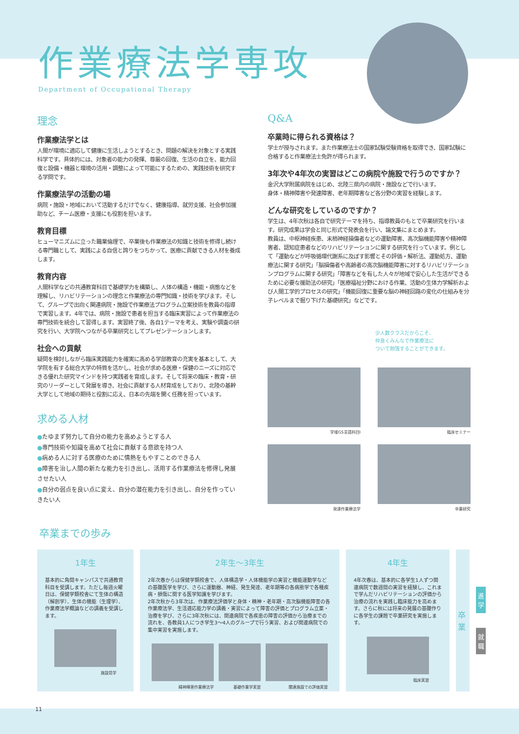作業療法学専攻
Department of Occupational Therapy
理念
作業療法学とは
人間が環境に適応して健康に生活しようとするとき、問題の解決を対象とする実践科学です。具体的には、対象者の能力の発揮、尊厳の回復、生活の自立を、能力回復と設備・機器と環境の活用・調整によって可能にするための、実践技術を研究する学問です。
作業療法学の活動の場
病院・施設・地域において活動するだけでなく、健康指導、就労支援、社会参加援助など、チーム医療・支援にも役割を担います。
教育目標
ヒューマニズムに立った職業倫理で、卒業後も作業療法の知識と技術を修得し続ける専門職として、実践による自信と誇りをつちかって、医療に貢献できる人材を養成します。
教育内容
人間科学などの共通教育科目で基礎学力を構築し、人体の構造・機能・病態などを理解し、リハビリテーションの理念と作業療法の専門知識・技術を学びます。そして、グループで出向く関連病院・施設で作業療法プログラム立案技術を教員の指導で実習します。4年では、病院・施設で患者を担当する臨床実習によって作業療法の専門技術を統合して習得します。実習終了後、各自1テーマを考え、実験や調査の研究を行い、大学院へつながる卒業研究としてプレゼンテーションします。
社会への貢献
疑問を検討しながら臨床実践能力を確実に高める学部教育の充実を基本として、大学院を有する総合大学の特質を活かし、社会が求める医療・保健のニーズに対応できる優れた研究マインドを持つ実践者を育成します。そして将来の臨床・教育・研究のリーダーとして発展を導き、社会に貢献する人材育成をしており、北陸の基幹大学として地域の期待と役割に応え、日本の先端を開く任務を担っています。
求める人材
●たゆまず努力して自分の能力を高めようとする人
●専門技術や知識を高めて社会に貢献する意欲を持つ人
●病める人に対する医療のために情熱をもやすことのできる人
●障害を治し人間の新たな能力を引き出し、活用する作業療法を修得し発展させたい人
●自分の弱点を良い点に変え、自分の潜在能力を引き出し、自分を作っていきたい人
Q&A
卒業時に得られる資格は？
学士が授与されます。また作業療法士の国家試験受験資格を取得でき、国家試験に合格すると作業療法士免許が得られます。
3年次や4年次の実習はどこの病院や施設で行うのですか？
金沢大学附属病院をはじめ、北陸三県内の病院・施設などで行います。
身体・精神障害や発達障害、老年期障害など各分野の実習を経験します。
どんな研究をしているのですか？
学生は、4年次秋は各自で研究テーマを持ち、指導教員のもとで卒業研究を行います。研究成果は学会と同じ形式で発表会を行い、論文集にまとめます。
教員は、中枢神経疾患、末梢神経損傷者などの運動障害、高次脳機能障害や精神障害者、認知症患者などのリハビリテーションに関する研究を行っています。例として「運動などが呼吸循環代謝系に及ぼす影響とその評価・解析法、運動処方、運動療法に関する研究」「脳損傷者や高齢者の高次脳機能障害に対するリハビリテーションプログラムに関する研究」「障害などを有した人々が地域で安心した生活ができるために必要な援助法の研究」「医療福祉分野における作業、活動の生体力学解析および人間工学的プロセスの研究」「機能回復に重要な脳の神経回路の変化の仕組みを分子レベルまで掘り下げた基礎研究」などです。
少人数クラスだからこそ、
仲良くみんなで作業療法に
ついて勉強することができます。
学域GS言語科目Ⅰ
臨床セミナー
発達作業療法学
卒業研究
卒業までの歩み
1年生
基本的に角間キャンパスで共通教育科目を受講します。ただし毎週火曜日は、保健学類校舎にて生体の構造（解剖学）、生体の機能（生理学）、作業療法学概論などの講義を受講します。
施設見学
2年生～3年生
2年次春からは保健学類校舎で、人体構造学・人体機能学の実習と機能運動学などの基礎医学を学び、さらに運動器、神経、発生発達、老年期等の各病態学で各種疾病・損傷に関する医学知識を学びます。
2年次秋から3年次は、作業療法評価学と身体・精神・老年期・高次脳機能障害の各作業療法学、生活適応能力学の講義・実習によって障害の評価とプログラム立案・治療を学び、さらに3年次秋には、関連病院で各疾患の障害の評価から治療までの流れを、各教員1人につき学生3～4人のグループで行う実習、および関連病院での集中実習を実施します。
精神障害作業療法学 基礎作業学実習 関連施設での評価実習
4年生
4年次春は、基本的に各学生1人ずつ関連病院で数週間の実習を経験し、これまで学んだリハビリテーションの評価から治療の流れを実践し臨床能力を高めます。さらに秋には将来の発展の基礎作りに各学生の課題で卒業研究を実施します。
臨床実習
卒業
進学
就職
11